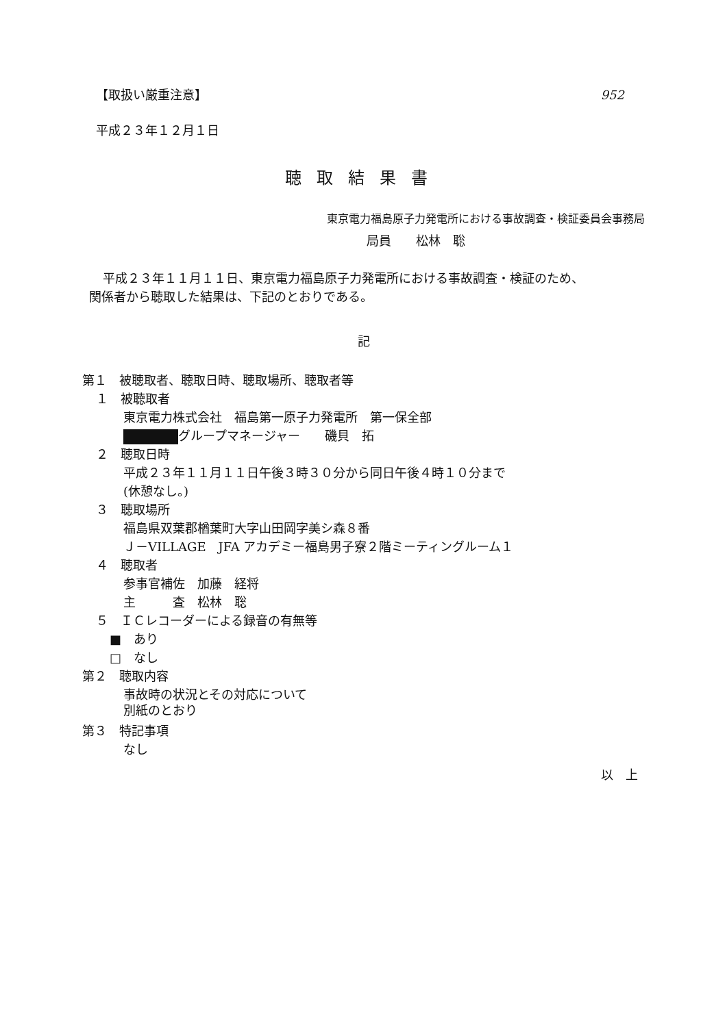【取扱い厳重注意】 952
平成２３年１２月１日
聴取結果書
東京電力福島原子力発電所における事故調査・検証委員会事務局
局員　　松林　聡
平成２３年１１月１１日、東京電力福島原子力発電所における事故調査・検証のため、
関係者から聴取した結果は、下記のとおりである。
記
第１　被聴取者、聴取日時、聴取場所、聴取者等
１　被聴取者
東京電力株式会社　福島第一原子力発電所　第一保全部
グループマネージャー　　磯貝　拓
２　聴取日時
平成２３年１１月１１日午後３時３０分から同日午後４時１０分まで
(休憩なし。)
３　聴取場所
福島県双葉郡楢葉町大字山田岡字美シ森８番
Ｊ－VILLAGE　JFA アカデミー福島男子寮２階ミーティングルーム１
４　聴取者
参事官補佐　加藤　経将
主　　　査　松林　聡
５　ＩＣレコーダーによる録音の有無等
■　あり
□　なし
第２　聴取内容
事故時の状況とその対応について
別紙のとおり
第３　特記事項
なし
以　上